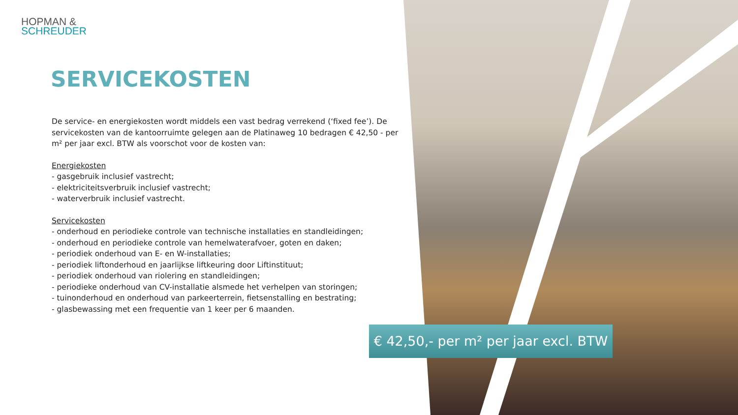HOPMAN &
SCHREUDER
SERVICEKOSTEN
De service- en energiekosten wordt middels een vast bedrag verrekend (‘fixed fee’). De servicekosten van de kantoorruimte gelegen aan de Platinaweg 10 bedragen € 42,50 - per m² per jaar excl. BTW als voorschot voor de kosten van:
Energiekosten
- gasgebruik inclusief vastrecht;
- elektriciteitsverbruik inclusief vastrecht;
- waterverbruik inclusief vastrecht.
Servicekosten
- onderhoud en periodieke controle van technische installaties en standleidingen;
- onderhoud en periodieke controle van hemelwaterafvoer, goten en daken;
- periodiek onderhoud van E- en W-installaties;
- periodiek liftonderhoud en jaarlijkse liftkeuring door Liftinstituut;
- periodiek onderhoud van riolering en standleidingen;
- periodieke onderhoud van CV-installatie alsmede het verhelpen van storingen;
- tuinonderhoud en onderhoud van parkeerterrein, fietsenstalling en bestrating;
- glasbewassing met een frequentie van 1 keer per 6 maanden.
€ 42,50,- per m² per jaar excl. BTW